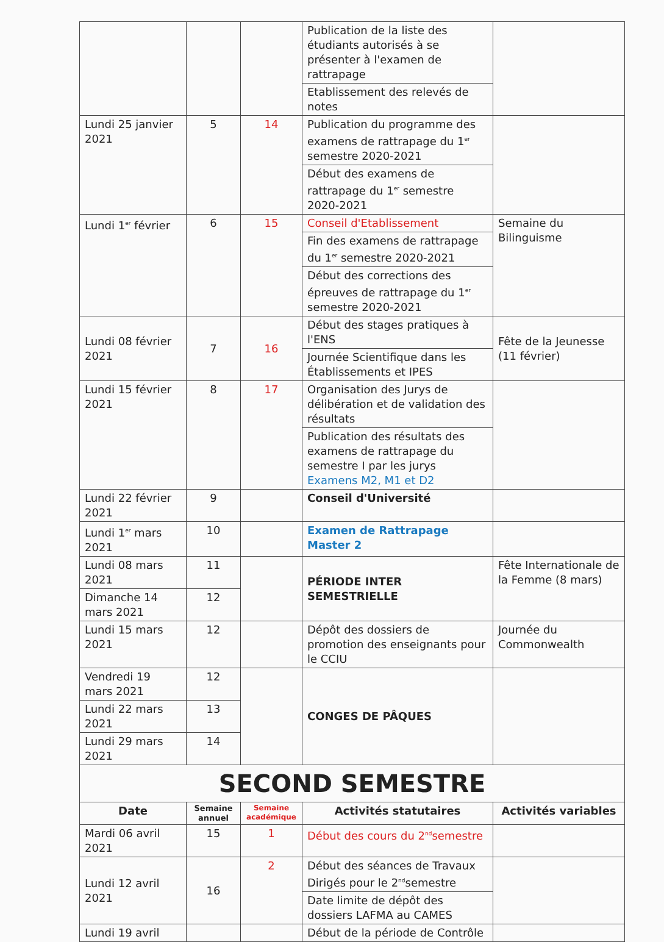| | | | Publication de la liste des étudiants autorisés à se présenter à l'examen de rattrapage | |
| | | | Etablissement des relevés de notes | |
| Lundi 25 janvier 2021 | 5 | 14 | Publication du programme des examens de rattrapage du 1<sup>er</sup> semestre 2020-2021 | |
| | | | Début des examens de rattrapage du 1<sup>er</sup> semestre 2020-2021 | |
| Lundi 1<sup>er</sup> février | 6 | 15 | Conseil d'Etablissement | Semaine du Bilinguisme |
| | | | Fin des examens de rattrapage du 1<sup>er</sup> semestre 2020-2021 | |
| | | | Début des corrections des épreuves de rattrapage du 1<sup>er</sup> semestre 2020-2021 | |
| Lundi 08 février 2021 | 7 | 16 | Début des stages pratiques à l'ENS | Fête de la Jeunesse (11 février) |
| | | | Journée Scientifique dans les Établissements et IPES | |
| Lundi 15 février 2021 | 8 | 17 | Organisation des Jurys de délibération et de validation des résultats | |
| | | | Publication des résultats des examens de rattrapage du semestre I par les jurys Examens M2, M1 et D2 | |
| Lundi 22 février 2021 | 9 | | Conseil d'Université | |
| Lundi 1<sup>er</sup> mars 2021 | 10 | | Examen de Rattrapage Master 2 | |
| Lundi 08 mars 2021 | 11 | | PÉRIODE INTER SEMESTRIELLE | Fête Internationale de la Femme (8 mars) |
| Dimanche 14 mars 2021 | 12 | | | |
| Lundi 15 mars 2021 | 12 | | Dépôt des dossiers de promotion des enseignants pour le CCIU | Journée du Commonwealth |
| Vendredi 19 mars 2021 | 12 | | CONGES DE PÂQUES | |
| Lundi 22 mars 2021 | 13 | | | |
| Lundi 29 mars 2021 | 14 | | | |
| SECOND SEMESTRE | | | | |
| Date | Semaine annuel | Semaine académique | Activités statutaires | Activités variables |
| Mardi 06 avril 2021 | 15 | 1 | Début des cours du 2<sup>nd</sup>semestre | |
| Lundi 12 avril 2021 | 16 | 2 | Début des séances de Travaux Dirigés pour le 2<sup>nd</sup>semestre | |
| | | | Date limite de dépôt des dossiers LAFMA au CAMES | |
| Lundi 19 avril | | | Début de la période de Contrôle | |